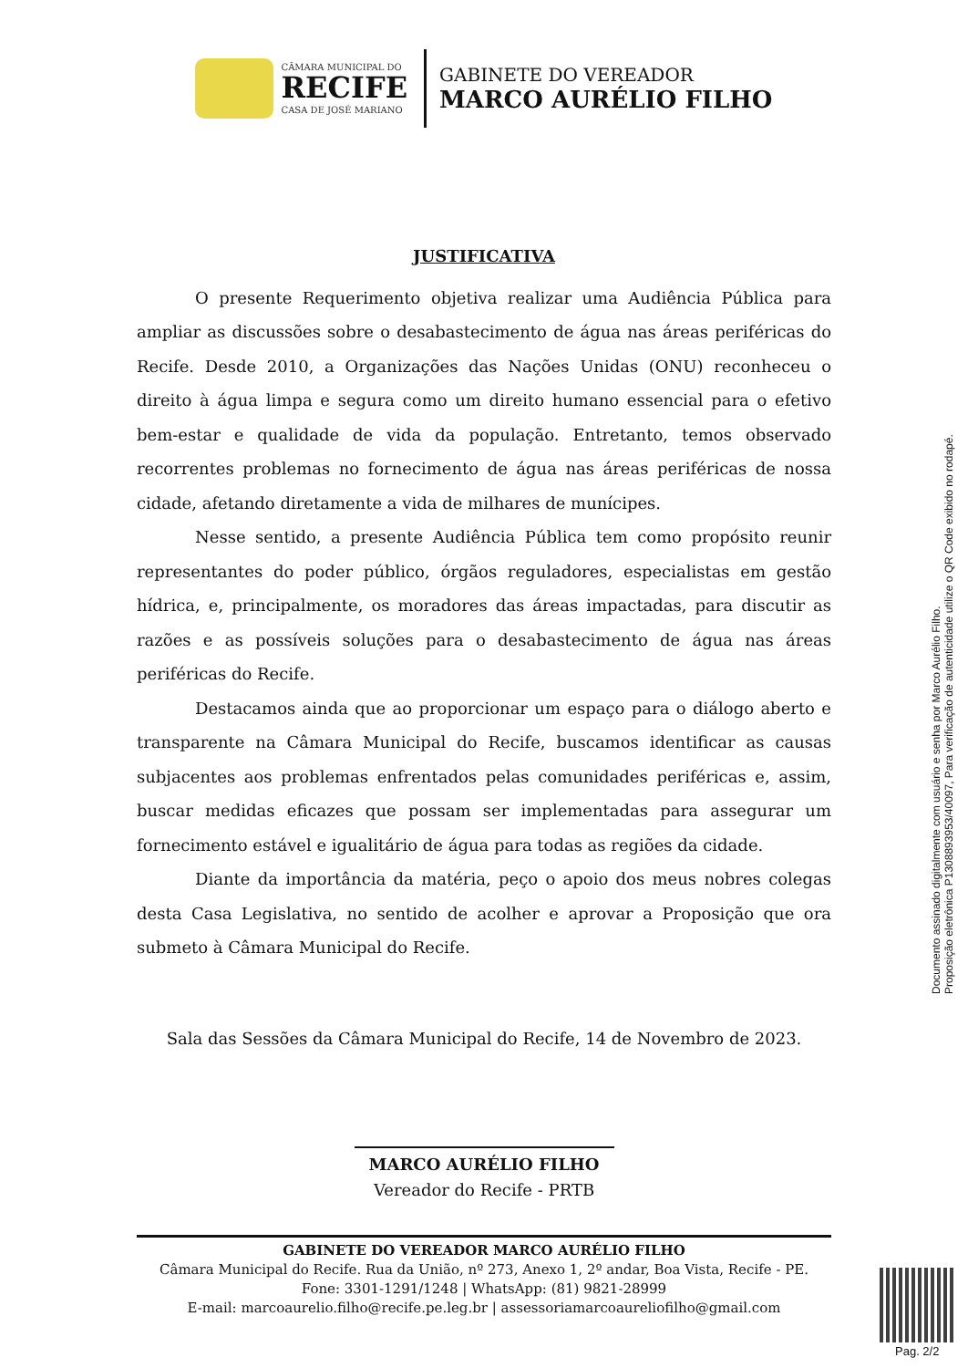CÂMARA MUNICIPAL DO
RECIFE
CASA DE JOSÉ MARIANO
GABINETE DO VEREADOR
MARCO AURÉLIO FILHO
JUSTIFICATIVA
O presente Requerimento objetiva realizar uma Audiência Pública para ampliar as discussões sobre o desabastecimento de água nas áreas periféricas do Recife. Desde 2010, a Organizações das Nações Unidas (ONU) reconheceu o direito à água limpa e segura como um direito humano essencial para o efetivo bem-estar e qualidade de vida da população. Entretanto, temos observado recorrentes problemas no fornecimento de água nas áreas periféricas de nossa cidade, afetando diretamente a vida de milhares de munícipes.
Nesse sentido, a presente Audiência Pública tem como propósito reunir representantes do poder público, órgãos reguladores, especialistas em gestão hídrica, e, principalmente, os moradores das áreas impactadas, para discutir as razões e as possíveis soluções para o desabastecimento de água nas áreas periféricas do Recife.
Destacamos ainda que ao proporcionar um espaço para o diálogo aberto e transparente na Câmara Municipal do Recife, buscamos identificar as causas subjacentes aos problemas enfrentados pelas comunidades periféricas e, assim, buscar medidas eficazes que possam ser implementadas para assegurar um fornecimento estável e igualitário de água para todas as regiões da cidade.
Diante da importância da matéria, peço o apoio dos meus nobres colegas desta Casa Legislativa, no sentido de acolher e aprovar a Proposição que ora submeto à Câmara Municipal do Recife.
Sala das Sessões da Câmara Municipal do Recife, 14 de Novembro de 2023.
MARCO AURÉLIO FILHO
Vereador do Recife - PRTB
GABINETE DO VEREADOR MARCO AURÉLIO FILHO
Câmara Municipal do Recife. Rua da União, nº 273, Anexo 1, 2º andar, Boa Vista, Recife - PE.
Fone: 3301-1291/1248 | WhatsApp: (81) 9821-28999
E-mail: marcoaurelio.filho@recife.pe.leg.br | assessoriamarcoaureliofilho@gmail.com
Documento assinado digitalmente com usuário e senha por Marco Aurélio Filho.
Proposição eletrônica P1308893953/40097, Para verificação de autenticidade utilize o QR Code exibido no rodapé.
Pag. 2/2